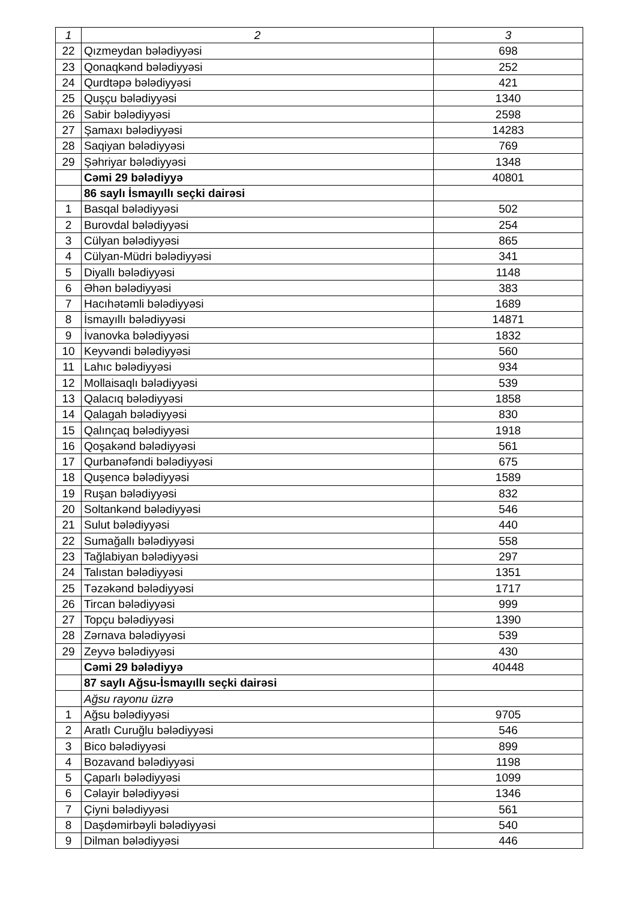| 1 | 2 | 3 |
| --- | --- | --- |
| 22 | Qızmeydan bələdiyyəsi | 698 |
| 23 | Qonaqkənd bələdiyyəsi | 252 |
| 24 | Qurdtəpə bələdiyyəsi | 421 |
| 25 | Quşçu bələdiyyəsi | 1340 |
| 26 | Sabir bələdiyyəsi | 2598 |
| 27 | Şamaxı bələdiyyəsi | 14283 |
| 28 | Saqiyan bələdiyyəsi | 769 |
| 29 | Şəhriyar bələdiyyəsi | 1348 |
| | Cəmi 29 bələdiyyə | 40801 |
| | 86 saylı İsmayıllı seçki dairəsi | |
| 1 | Basqal bələdiyyəsi | 502 |
| 2 | Burovdal bələdiyyəsi | 254 |
| 3 | Cülyan bələdiyyəsi | 865 |
| 4 | Cülyan-Müdri bələdiyyəsi | 341 |
| 5 | Diyallı bələdiyyəsi | 1148 |
| 6 | Əhən bələdiyyəsi | 383 |
| 7 | Hacıhətəmli bələdiyyəsi | 1689 |
| 8 | İsmayıllı bələdiyyəsi | 14871 |
| 9 | İvanovka bələdiyyəsi | 1832 |
| 10 | Keyvəndi bələdiyyəsi | 560 |
| 11 | Lahıc bələdiyyəsi | 934 |
| 12 | Mollaisaqlı bələdiyyəsi | 539 |
| 13 | Qalacıq bələdiyyəsi | 1858 |
| 14 | Qalagah bələdiyyəsi | 830 |
| 15 | Qalınçaq bələdiyyəsi | 1918 |
| 16 | Qoşakənd bələdiyyəsi | 561 |
| 17 | Qurbanəfəndi bələdiyyəsi | 675 |
| 18 | Quşencə bələdiyyəsi | 1589 |
| 19 | Ruşan bələdiyyəsi | 832 |
| 20 | Soltankənd bələdiyyəsi | 546 |
| 21 | Sulut bələdiyyəsi | 440 |
| 22 | Sumağallı bələdiyyəsi | 558 |
| 23 | Tağlabiyan bələdiyyəsi | 297 |
| 24 | Talıstan bələdiyyəsi | 1351 |
| 25 | Təzəkənd bələdiyyəsi | 1717 |
| 26 | Tircan bələdiyyəsi | 999 |
| 27 | Topçu bələdiyyəsi | 1390 |
| 28 | Zərnava bələdiyyəsi | 539 |
| 29 | Zeyvə bələdiyyəsi | 430 |
| | Cəmi 29 bələdiyyə | 40448 |
| | 87 saylı Ağsu-İsmayıllı seçki dairəsi | |
| | Ağsu rayonu üzrə | |
| 1 | Ağsu bələdiyyəsi | 9705 |
| 2 | Aratlı Curuğlu bələdiyyəsi | 546 |
| 3 | Bico bələdiyyəsi | 899 |
| 4 | Bozavand bələdiyyəsi | 1198 |
| 5 | Çaparlı bələdiyyəsi | 1099 |
| 6 | Cəlayir bələdiyyəsi | 1346 |
| 7 | Çiyni bələdiyyəsi | 561 |
| 8 | Daşdəmirbəyli bələdiyyəsi | 540 |
| 9 | Dilman bələdiyyəsi | 446 |